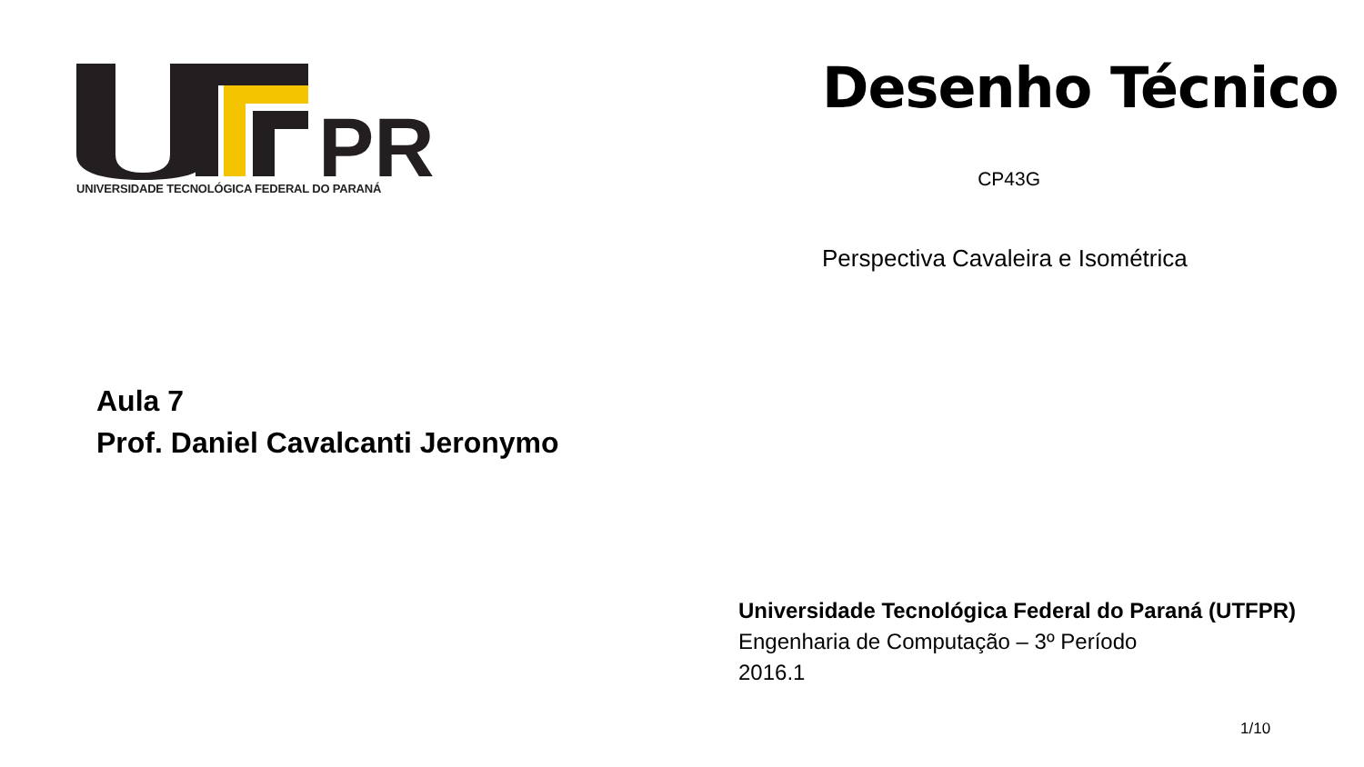PR
UNIVERSIDADE TECNOLÓGICA FEDERAL DO PARANÁ
Desenho Técnico
CP43G
Perspectiva Cavaleira e Isométrica
Aula 7
Prof. Daniel Cavalcanti Jeronymo
Universidade Tecnológica Federal do Paraná (UTFPR)
Engenharia de Computação – 3º Período
2016.1
1/10